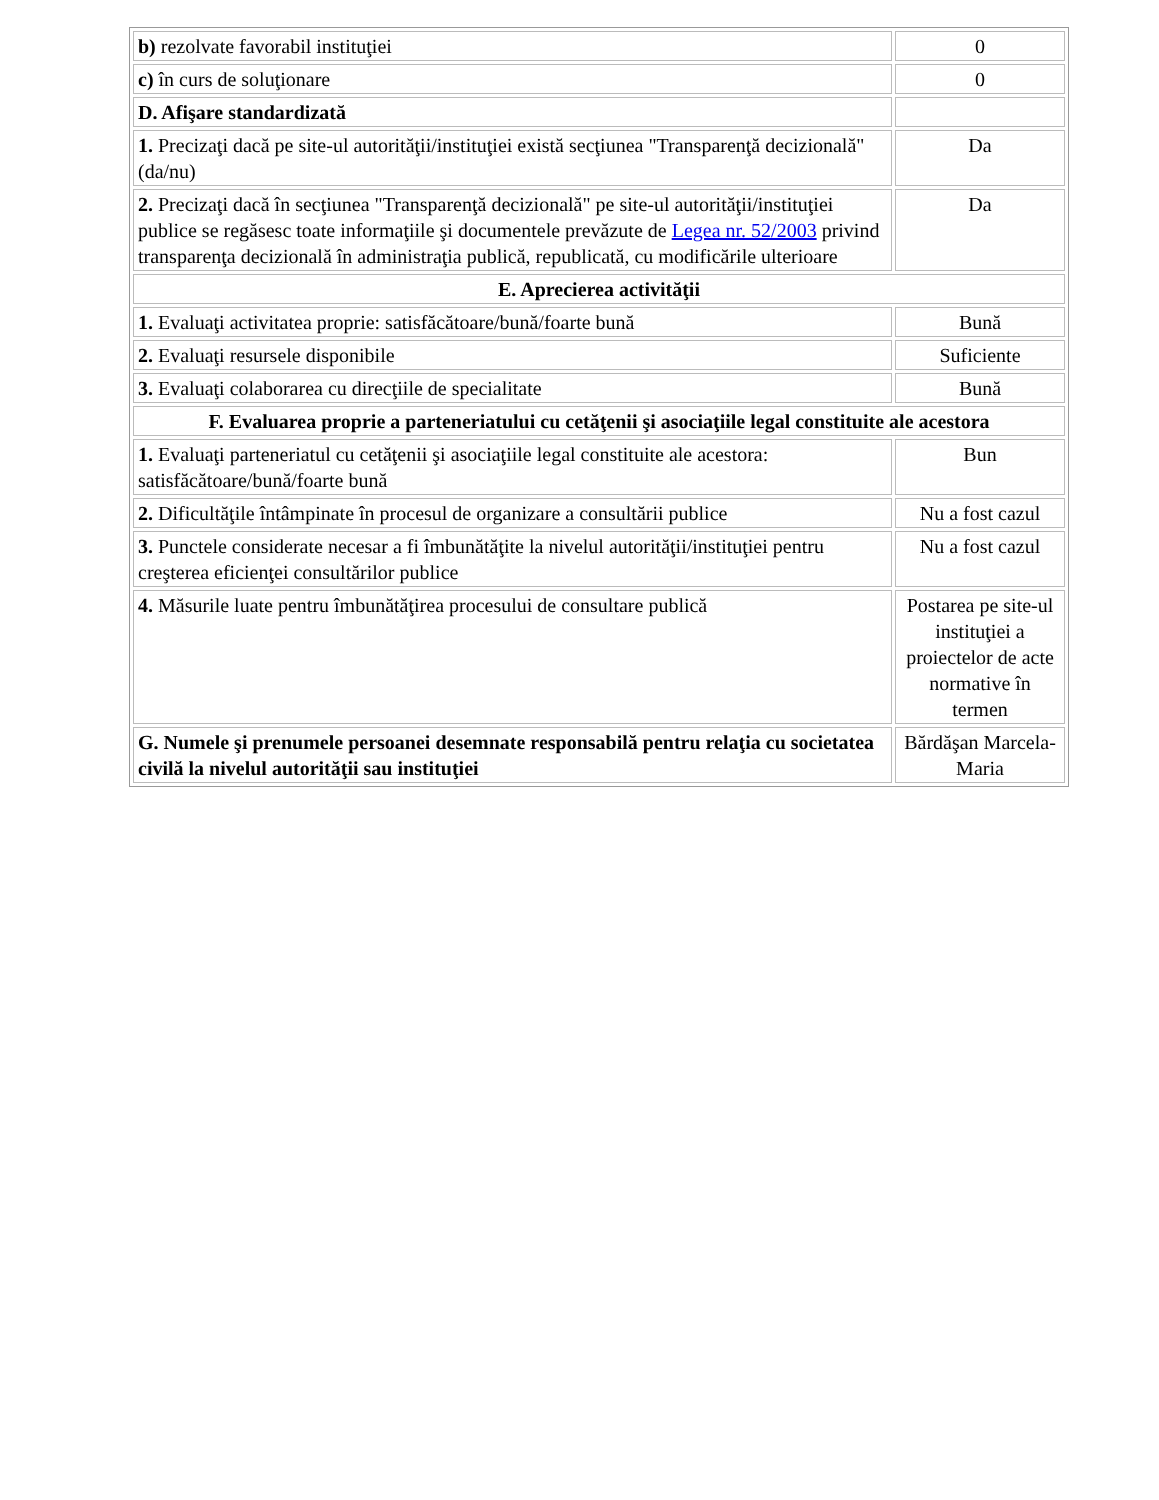| b) rezolvate favorabil instituţiei | 0 |
| c) în curs de soluţionare | 0 |
| D. Afişare standardizată | |
| 1. Precizaţi dacă pe site-ul autorităţii/instituţiei există secţiunea "Transparenţă decizională" (da/nu) | Da |
| 2. Precizaţi dacă în secţiunea "Transparenţă decizională" pe site-ul autorităţii/instituţiei publice se regăsesc toate informaţiile şi documentele prevăzute de Legea nr. 52/2003 privind transparenţa decizională în administraţia publică, republicată, cu modificările ulterioare | Da |
| E. Aprecierea activităţii | |
| 1. Evaluaţi activitatea proprie: satisfăcătoare/bună/foarte bună | Bună |
| 2. Evaluaţi resursele disponibile | Suficiente |
| 3. Evaluaţi colaborarea cu direcţiile de specialitate | Bună |
| F. Evaluarea proprie a parteneriatului cu cetăţenii şi asociaţiile legal constituite ale acestora | |
| 1. Evaluaţi parteneriatul cu cetăţenii şi asociaţiile legal constituite ale acestora: satisfăcătoare/bună/foarte bună | Bun |
| 2. Dificultăţile întâmpinate în procesul de organizare a consultării publice | Nu a fost cazul |
| 3. Punctele considerate necesar a fi îmbunătăţite la nivelul autorităţii/instituţiei pentru creşterea eficienţei consultărilor publice | Nu a fost cazul |
| 4. Măsurile luate pentru îmbunătăţirea procesului de consultare publică | Postarea pe site-ul instituţiei a proiectelor de acte normative în termen |
| G. Numele şi prenumele persoanei desemnate responsabilă pentru relaţia cu societatea civilă la nivelul autorităţii sau instituţiei | Bărdăşan Marcela-Maria |